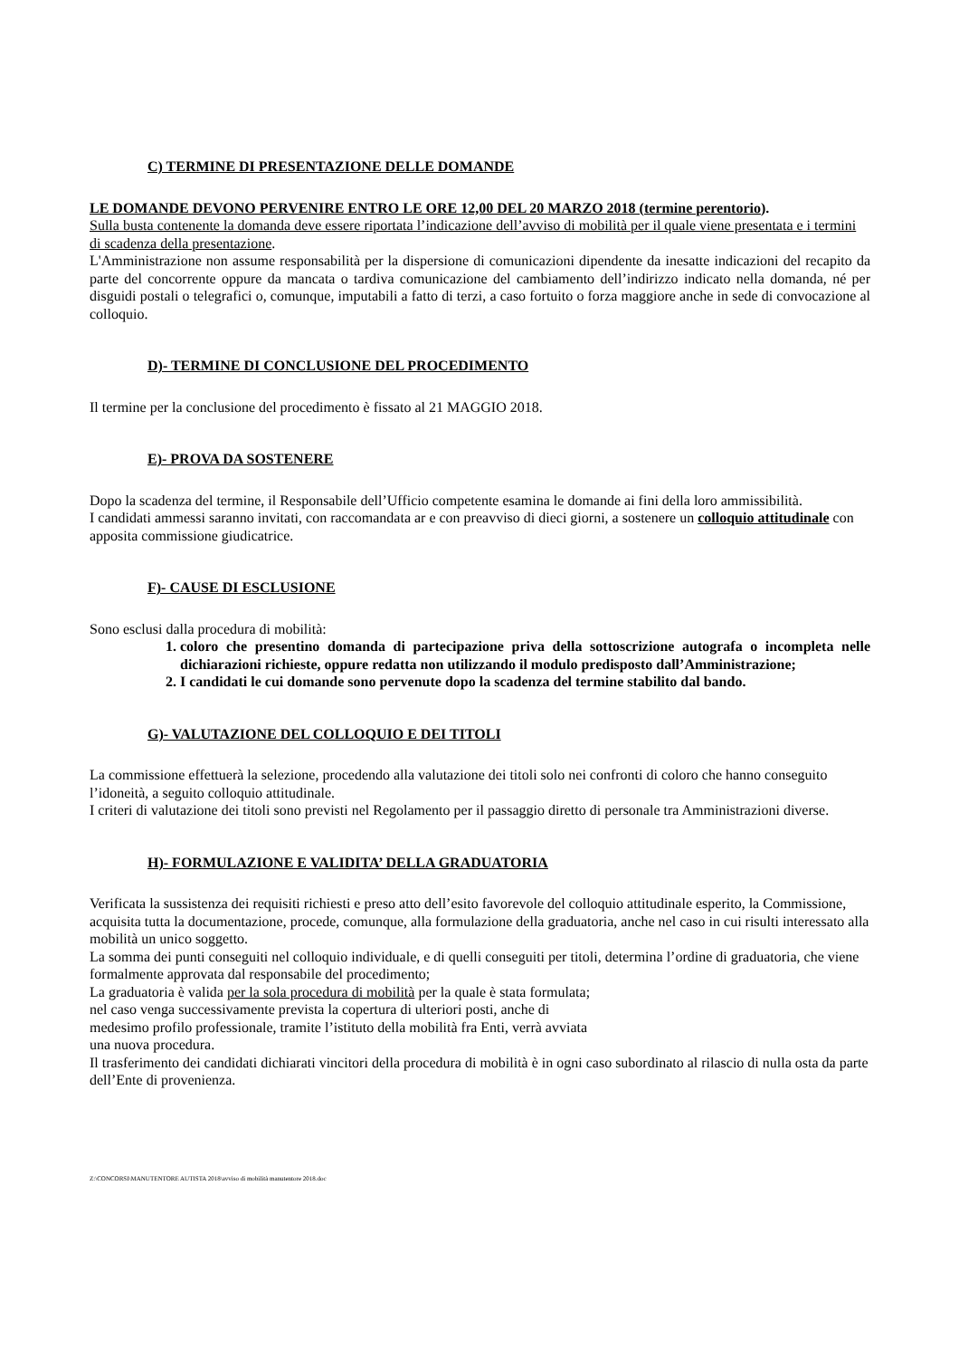C) TERMINE DI PRESENTAZIONE DELLE DOMANDE
LE DOMANDE DEVONO PERVENIRE ENTRO LE ORE 12,00 DEL 20 MARZO 2018 (termine perentorio).
Sulla busta contenente la domanda deve essere riportata l’indicazione dell’avviso di mobilità per il quale viene presentata e i termini di scadenza della presentazione.
L'Amministrazione non assume responsabilità per la dispersione di comunicazioni dipendente da inesatte indicazioni del recapito da parte del concorrente oppure da mancata o tardiva comunicazione del cambiamento dell’indirizzo indicato nella domanda, né per disguidi postali o telegrafici o, comunque, imputabili a fatto di terzi, a caso fortuito o forza maggiore anche in sede di convocazione al colloquio.
D)- TERMINE DI CONCLUSIONE DEL PROCEDIMENTO
Il termine per la conclusione del procedimento è fissato al 21 MAGGIO 2018.
E)- PROVA DA SOSTENERE
Dopo la scadenza del termine, il Responsabile dell’Ufficio competente esamina le domande ai fini della loro ammissibilità.
I candidati ammessi saranno invitati, con raccomandata ar e con preavviso di dieci giorni, a sostenere un colloquio attitudinale con apposita commissione giudicatrice.
F)- CAUSE DI ESCLUSIONE
Sono esclusi dalla procedura di mobilità:
1. coloro che presentino domanda di partecipazione priva della sottoscrizione autografa o incompleta nelle dichiarazioni richieste, oppure redatta non utilizzando il modulo predisposto dall’Amministrazione;
2. I candidati le cui domande sono pervenute dopo la scadenza del termine stabilito dal bando.
G)- VALUTAZIONE DEL COLLOQUIO E DEI TITOLI
La commissione effettuerà la selezione, procedendo alla valutazione dei titoli solo nei confronti di coloro che hanno conseguito l’idoneità, a seguito colloquio attitudinale.
I criteri di valutazione dei titoli sono previsti nel Regolamento per il passaggio diretto di personale tra Amministrazioni diverse.
H)- FORMULAZIONE E VALIDITA’ DELLA GRADUATORIA
Verificata la sussistenza dei requisiti richiesti e preso atto dell’esito favorevole del colloquio attitudinale esperito, la Commissione, acquisita tutta la documentazione, procede, comunque, alla formulazione della graduatoria, anche nel caso in cui risulti interessato alla mobilità un unico soggetto.
La somma dei punti conseguiti nel colloquio individuale, e di quelli conseguiti per titoli, determina l’ordine di graduatoria, che viene formalmente approvata dal responsabile del procedimento;
La graduatoria è valida per la sola procedura di mobilità per la quale è stata formulata;
nel caso venga successivamente prevista la copertura di ulteriori posti, anche di
medesimo profilo professionale, tramite l’istituto della mobilità fra Enti, verrà avviata
una nuova procedura.
Il trasferimento dei candidati dichiarati vincitori della procedura di mobilità è in ogni caso subordinato al rilascio di nulla osta da parte dell’Ente di provenienza.
Z:\CONCORSI\MANUTENTORE AUTISTA 2018\avviso di mobilità manutentore 2018.doc